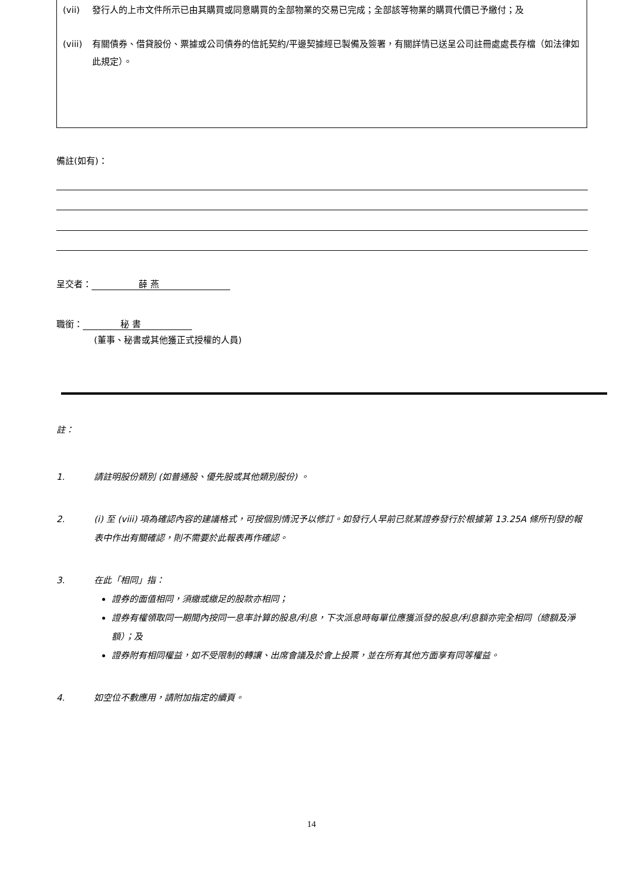(vii) 發行人的上市文件所示已由其購買或同意購買的全部物業的交易已完成；全部該等物業的購買代價已予繳付；及
(viii) 有關債券、借貸股份、票據或公司債券的信託契約/平邊契據經已製備及簽署，有關詳情已送呈公司註冊處處長存檔（如法律如此規定）。
備註(如有)：
呈交者： 薛 燕
職銜： 秘 書
(董事、秘書或其他獲正式授權的人員)
註：
1. 請註明股份類別 (如普通股、優先股或其他類別股份) 。
2. (i) 至 (viii) 項為確認內容的建議格式，可按個別情況予以修訂。如發行人早前已就某證券發行於根據第 13.25A 條所刊發的報表中作出有關確認，則不需要於此報表再作確認。
3. 在此「相同」指：
證券的面值相同，須繳或繳足的股款亦相同；
證券有權領取同一期間內按同一息率計算的股息/利息，下次派息時每單位應獲派發的股息/利息額亦完全相同（總額及淨額）；及
證券附有相同權益，如不受限制的轉讓、出席會議及於會上投票，並在所有其他方面享有同等權益。
4. 如空位不敷應用，請附加指定的續頁。
14